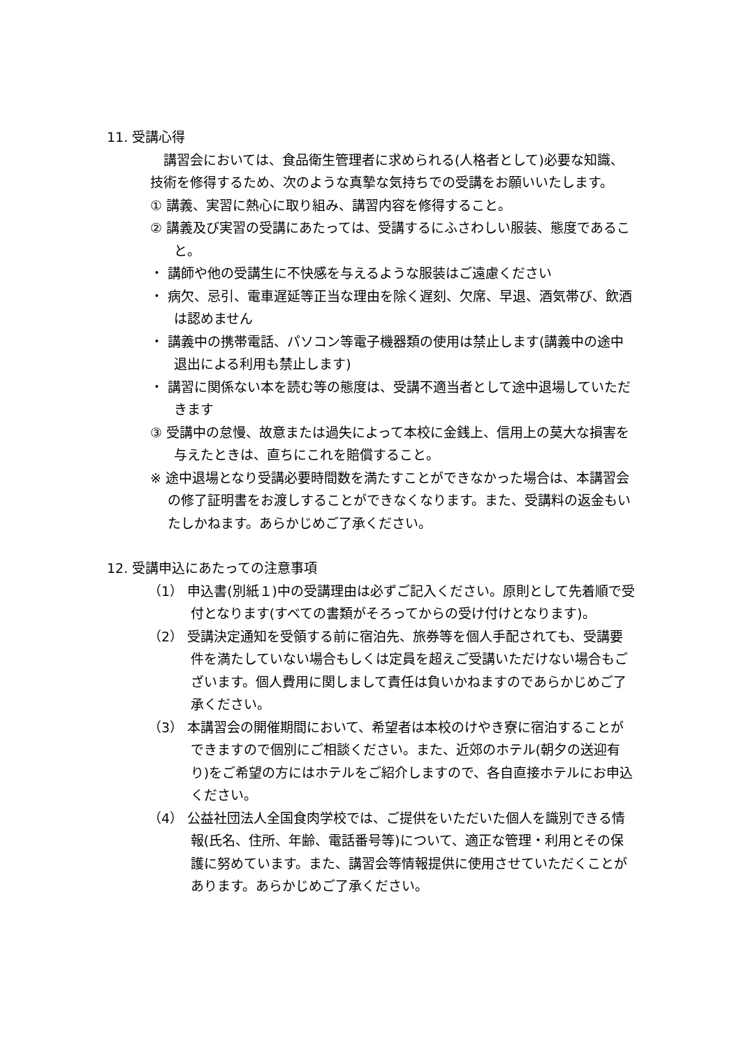11. 受講心得
講習会においては、食品衛生管理者に求められる(人格者として)必要な知識、技術を修得するため、次のような真摯な気持ちでの受講をお願いいたします。
① 講義、実習に熱心に取り組み、講習内容を修得すること。
② 講義及び実習の受講にあたっては、受講するにふさわしい服装、態度であること。
・ 講師や他の受講生に不快感を与えるような服装はご遠慮ください
・ 病欠、忌引、電車遅延等正当な理由を除く遅刻、欠席、早退、酒気帯び、飲酒は認めません
・ 講義中の携帯電話、パソコン等電子機器類の使用は禁止します(講義中の途中退出による利用も禁止します)
・ 講習に関係ない本を読む等の態度は、受講不適当者として途中退場していただきます
③ 受講中の怠慢、故意または過失によって本校に金銭上、信用上の莫大な損害を与えたときは、直ちにこれを賠償すること。
※ 途中退場となり受講必要時間数を満たすことができなかった場合は、本講習会の修了証明書をお渡しすることができなくなります。また、受講料の返金もいたしかねます。あらかじめご了承ください。
12. 受講申込にあたっての注意事項
（1） 申込書(別紙１)中の受講理由は必ずご記入ください。原則として先着順で受付となります(すべての書類がそろってからの受け付けとなります)。
（2） 受講決定通知を受領する前に宿泊先、旅券等を個人手配されても、受講要件を満たしていない場合もしくは定員を超えご受講いただけない場合もございます。個人費用に関しまして責任は負いかねますのであらかじめご了承ください。
（3） 本講習会の開催期間において、希望者は本校のけやき寮に宿泊することができますので個別にご相談ください。また、近郊のホテル(朝夕の送迎有り)をご希望の方にはホテルをご紹介しますので、各自直接ホテルにお申込ください。
（4） 公益社団法人全国食肉学校では、ご提供をいただいた個人を識別できる情報(氏名、住所、年齢、電話番号等)について、適正な管理・利用とその保護に努めています。また、講習会等情報提供に使用させていただくことがあります。あらかじめご了承ください。